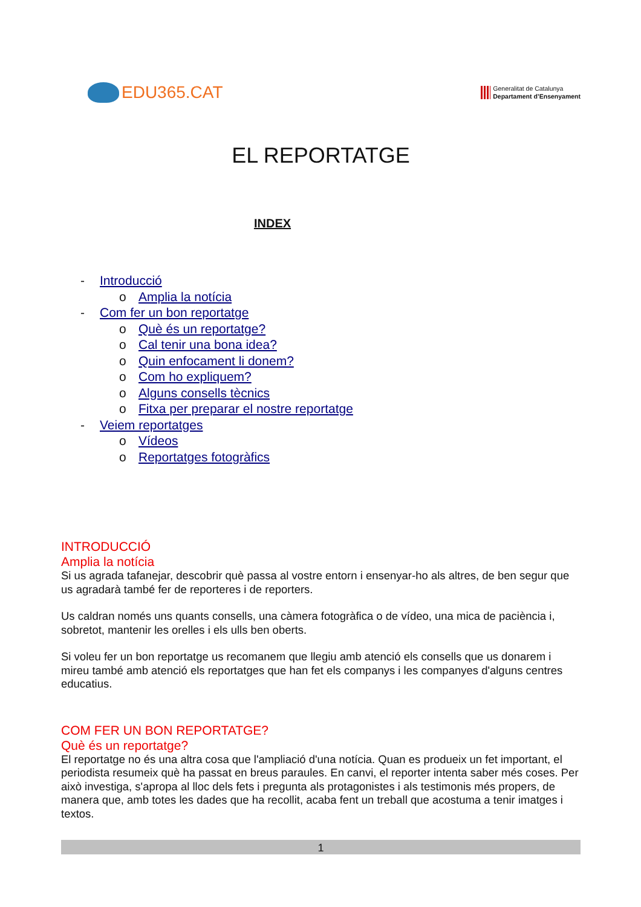EDU365.CAT
Generalitat de Catalunya
Departament d’Ensenyament
EL REPORTATGE
INDEX
- Introducció
o Amplia la notícia
- Com fer un bon reportatge
o Què és un reportatge?
o Cal tenir una bona idea?
o Quin enfocament li donem?
o Com ho expliquem?
o Alguns consells tècnics
o Fitxa per preparar el nostre reportatge
- Veiem reportatges
o Vídeos
o Reportatges fotogràfics
INTRODUCCIÓ
Amplia la notícia
Si us agrada tafanejar, descobrir què passa al vostre entorn i ensenyar-ho als altres, de ben segur que us agradarà també fer de reporteres i de reporters.
Us caldran només uns quants consells, una càmera fotogràfica o de vídeo, una mica de paciència i, sobretot, mantenir les orelles i els ulls ben oberts.
Si voleu fer un bon reportatge us recomanem que llegiu amb atenció els consells que us donarem i mireu també amb atenció els reportatges que han fet els companys i les companyes d'alguns centres educatius.
COM FER UN BON REPORTATGE?
Què és un reportatge?
El reportatge no és una altra cosa que l'ampliació d'una notícia. Quan es produeix un fet important, el periodista resumeix què ha passat en breus paraules. En canvi, el reporter intenta saber més coses. Per això investiga, s'apropa al lloc dels fets i pregunta als protagonistes i als testimonis més propers, de manera que, amb totes les dades que ha recollit, acaba fent un treball que acostuma a tenir imatges i textos.
1